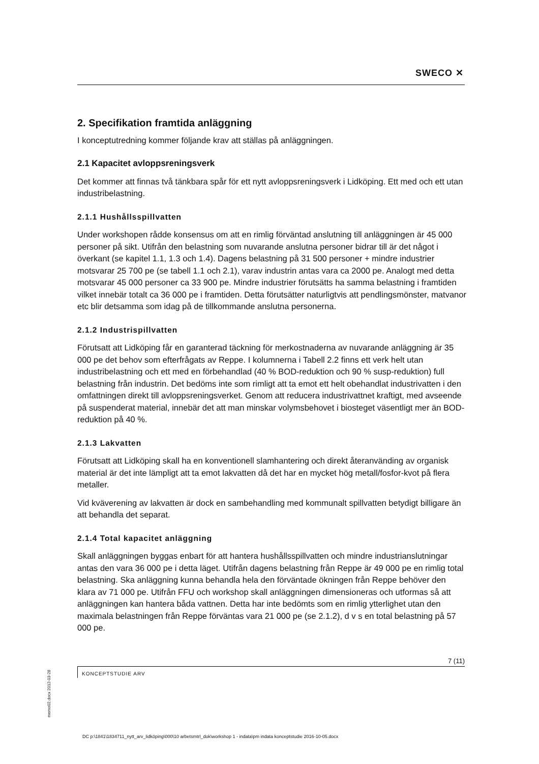SWECO ✕
2. Specifikation framtida anläggning
I konceptutredning kommer följande krav att ställas på anläggningen.
2.1 Kapacitet avloppsreningsverk
Det kommer att finnas två tänkbara spår för ett nytt avloppsreningsverk i Lidköping. Ett med och ett utan industribelastning.
2.1.1 Hushållsspillvatten
Under workshopen rådde konsensus om att en rimlig förväntad anslutning till anläggningen är 45 000 personer på sikt. Utifrån den belastning som nuvarande anslutna personer bidrar till är det något i överkant (se kapitel 1.1, 1.3 och 1.4). Dagens belastning på 31 500 personer + mindre industrier motsvarar 25 700 pe (se tabell 1.1 och 2.1), varav industrin antas vara ca 2000 pe. Analogt med detta motsvarar 45 000 personer ca 33 900 pe. Mindre industrier förutsätts ha samma belastning i framtiden vilket innebär totalt ca 36 000 pe i framtiden. Detta förutsätter naturligtvis att pendlingsmönster, matvanor etc blir detsamma som idag på de tillkommande anslutna personerna.
2.1.2 Industrispillvatten
Förutsatt att Lidköping får en garanterad täckning för merkostnaderna av nuvarande anläggning är 35 000 pe det behov som efterfrågats av Reppe. I kolumnerna i Tabell 2.2 finns ett verk helt utan industribelastning och ett med en förbehandlad (40 % BOD-reduktion och 90 % susp-reduktion) full belastning från industrin. Det bedöms inte som rimligt att ta emot ett helt obehandlat industrivatten i den omfattningen direkt till avloppsreningsverket. Genom att reducera industrivattnet kraftigt, med avseende på suspenderat material, innebär det att man minskar volymsbehovet i biosteget väsentligt mer än BOD-reduktion på 40 %.
2.1.3 Lakvatten
Förutsatt att Lidköping skall ha en konventionell slamhantering och direkt återanvänding av organisk material är det inte lämpligt att ta emot lakvatten då det har en mycket hög metall/fosfor-kvot på flera metaller.
Vid kväverening av lakvatten är dock en sambehandling med kommunalt spillvatten betydigt billigare än att behandla det separat.
2.1.4 Total kapacitet anläggning
Skall anläggningen byggas enbart för att hantera hushållsspillvatten och mindre industrianslutningar antas den vara 36 000 pe i detta läget. Utifrån dagens belastning från Reppe är 49 000 pe en rimlig total belastning. Ska anläggning kunna behandla hela den förväntade ökningen från Reppe behöver den klara av 71 000 pe. Utifrån FFU och workshop skall anläggningen dimensioneras och utformas så att anläggningen kan hantera båda vattnen. Detta har inte bedömts som en rimlig ytterlighet utan den maximala belastningen från Reppe förväntas vara 21 000 pe (se 2.1.2), d v s en total belastning på 57 000 pe.
7 (11)
KONCEPTSTUDIE ARV
memo02.docx 2012-03-28
DC p:\1841\1834711_nytt_arv_lidköping\000\10 arbetsmtrl_dok\workshop 1 - indata\pm indata konceptstudie 2016-10-05.docx